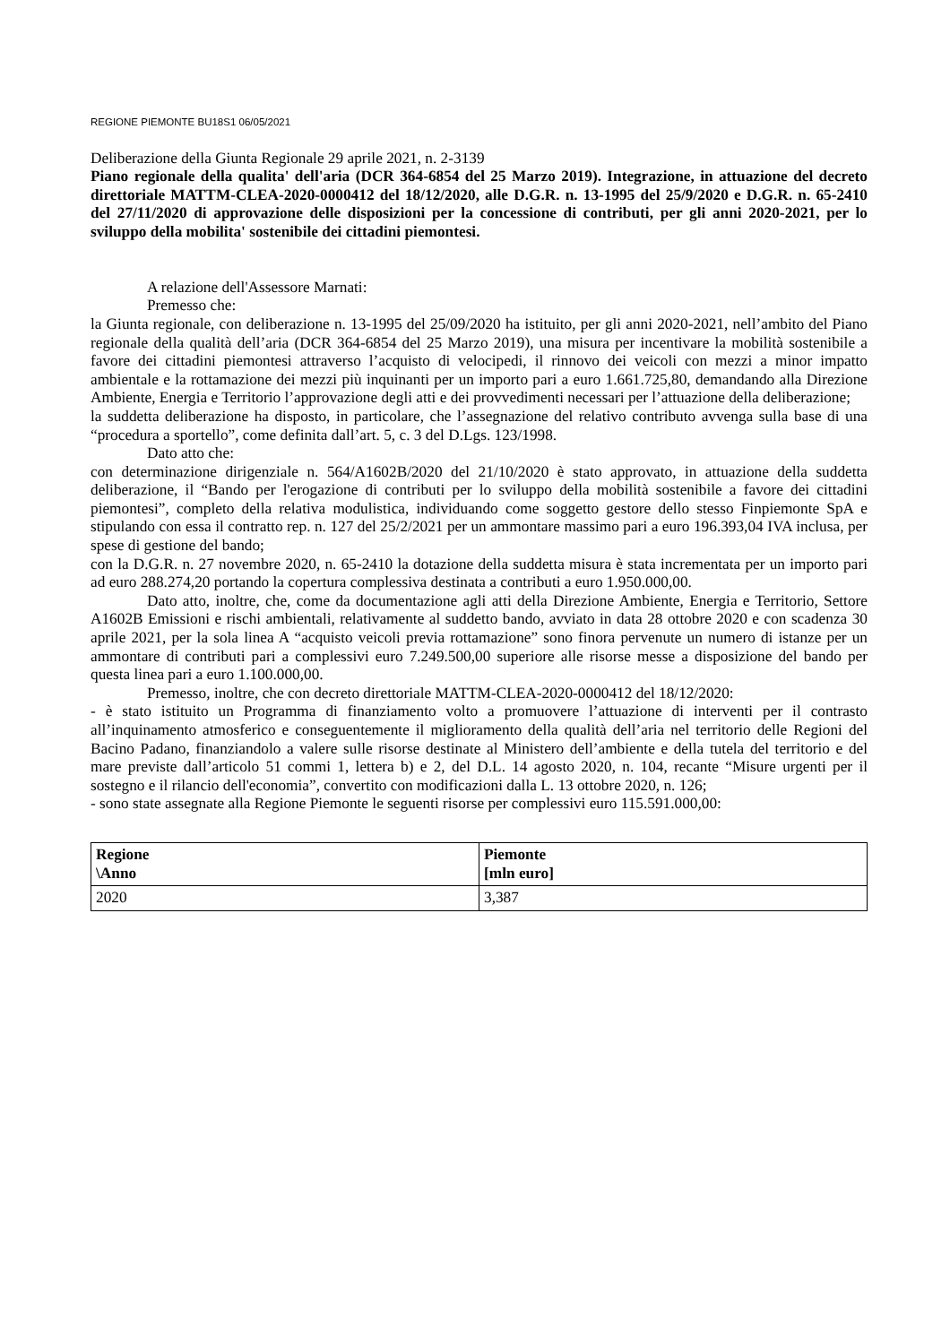REGIONE PIEMONTE BU18S1 06/05/2021
Deliberazione della Giunta Regionale 29 aprile 2021, n. 2-3139
Piano regionale della qualita' dell'aria (DCR 364-6854 del 25 Marzo 2019). Integrazione, in attuazione del decreto direttoriale MATTM-CLEA-2020-0000412 del 18/12/2020, alle D.G.R. n. 13-1995 del 25/9/2020 e D.G.R. n. 65-2410 del 27/11/2020 di approvazione delle disposizioni per la concessione di contributi, per gli anni 2020-2021, per lo sviluppo della mobilita' sostenibile dei cittadini piemontesi.
A relazione dell'Assessore Marnati:
Premesso che:
la Giunta regionale, con deliberazione n. 13-1995 del 25/09/2020 ha istituito, per gli anni 2020-2021, nell’ambito del Piano regionale della qualità dell’aria (DCR 364-6854 del 25 Marzo 2019), una misura per incentivare la mobilità sostenibile a favore dei cittadini piemontesi attraverso l’acquisto di velocipedi, il rinnovo dei veicoli con mezzi a minor impatto ambientale e la rottamazione dei mezzi più inquinanti per un importo pari a euro 1.661.725,80, demandando alla Direzione Ambiente, Energia e Territorio l’approvazione degli atti e dei provvedimenti necessari per l’attuazione della deliberazione;
la suddetta deliberazione ha disposto, in particolare, che l’assegnazione del relativo contributo avvenga sulla base di una “procedura a sportello”, come definita dall’art. 5, c. 3 del D.Lgs. 123/1998.
Dato atto che:
con determinazione dirigenziale n. 564/A1602B/2020 del 21/10/2020 è stato approvato, in attuazione della suddetta deliberazione, il “Bando per l'erogazione di contributi per lo sviluppo della mobilità sostenibile a favore dei cittadini piemontesi”, completo della relativa modulistica, individuando come soggetto gestore dello stesso Finpiemonte SpA e stipulando con essa il contratto rep. n. 127 del 25/2/2021 per un ammontare massimo pari a euro 196.393,04 IVA inclusa, per spese di gestione del bando;
con la D.G.R. n. 27 novembre 2020, n. 65-2410 la dotazione della suddetta misura è stata incrementata per un importo pari ad euro 288.274,20 portando la copertura complessiva destinata a contributi a euro 1.950.000,00.
Dato atto, inoltre, che, come da documentazione agli atti della Direzione Ambiente, Energia e Territorio, Settore A1602B Emissioni e rischi ambientali, relativamente al suddetto bando, avviato in data 28 ottobre 2020 e con scadenza 30 aprile 2021, per la sola linea A “acquisto veicoli previa rottamazione” sono finora pervenute un numero di istanze per un ammontare di contributi pari a complessivi euro 7.249.500,00 superiore alle risorse messe a disposizione del bando per questa linea pari a euro 1.100.000,00.
Premesso, inoltre, che con decreto direttoriale MATTM-CLEA-2020-0000412 del 18/12/2020:
- è stato istituito un Programma di finanziamento volto a promuovere l’attuazione di interventi per il contrasto all’inquinamento atmosferico e conseguentemente il miglioramento della qualità dell’aria nel territorio delle Regioni del Bacino Padano, finanziandolo a valere sulle risorse destinate al Ministero dell’ambiente e della tutela del territorio e del mare previste dall’articolo 51 commi 1, lettera b) e 2, del D.L. 14 agosto 2020, n. 104, recante “Misure urgenti per il sostegno e il rilancio dell'economia”, convertito con modificazioni dalla L. 13 ottobre 2020, n. 126;
- sono state assegnate alla Regione Piemonte le seguenti risorse per complessivi euro 115.591.000,00:
| Regione \Anno | Piemonte [mln euro] |
| --- | --- |
| 2020 | 3,387 |